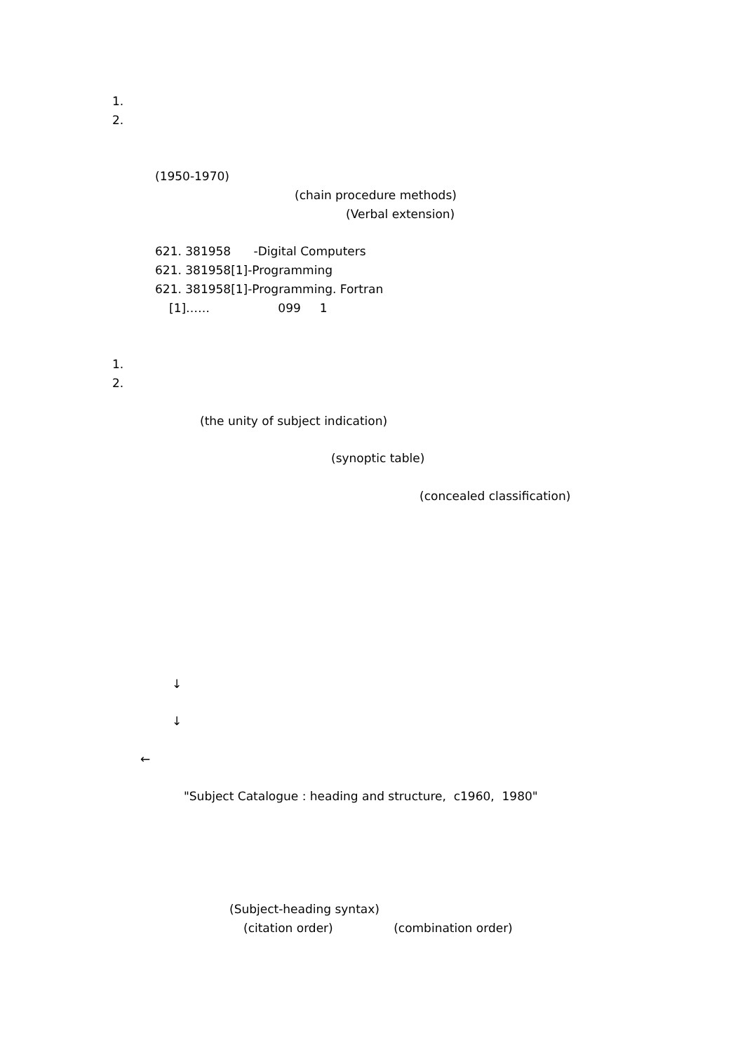1.
2.
(1950-1970)
(chain procedure methods)
(Verbal extension)
621. 381958 -Digital Computers
621. 381958[1]-Programming
621. 381958[1]-Programming. Fortran
[1]…… 099 1
1.
2.
(the unity of subject indication)
(synoptic table)
(concealed classification)
↓
↓
←
"Subject Catalogue : heading and structure, c1960, 1980"
(Subject-heading syntax)
(citation order) (combination order)